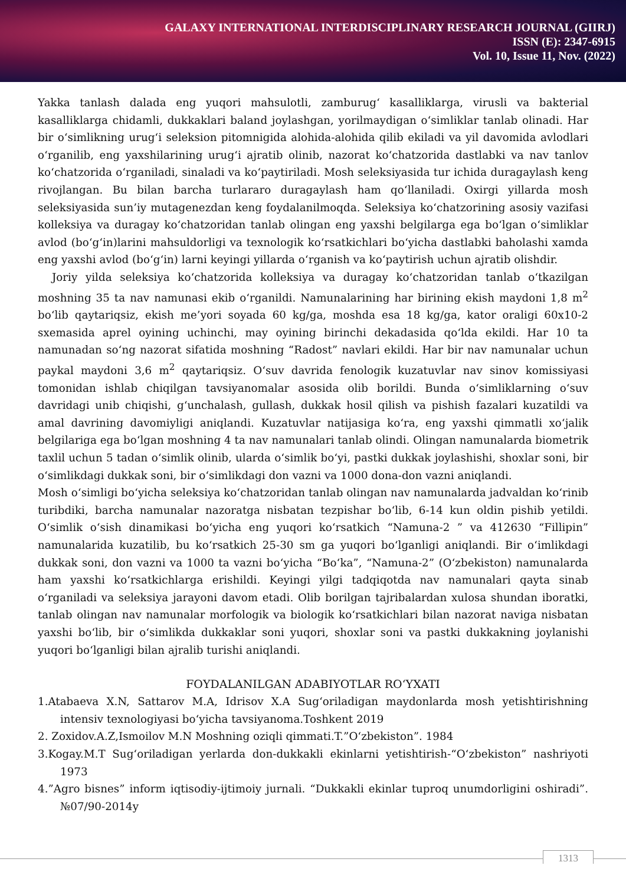GALAXY INTERNATIONAL INTERDISCIPLINARY RESEARCH JOURNAL (GIIRJ)
ISSN (E): 2347-6915
Vol. 10, Issue 11, Nov. (2022)
Yakka tanlash dalada eng yuqori mahsulotli, zamburug‘ kasalliklarga, virusli va bakterial kasalliklarga chidamli, dukkaklari baland joylashgan, yorilmaydigan o‘simliklar tanlab olinadi. Har bir o‘simlikning urug‘i seleksion pitomnigida alohida-alohida qilib ekiladi va yil davomida avlodlari o‘rganilib, eng yaxshilarining urug‘i ajratib olinib, nazorat ko‘chatzorida dastlabki va nav tanlov ko‘chatzorida o‘rganiladi, sinaladi va ko‘paytiriladi. Mosh seleksiyasida tur ichida duragaylash keng rivojlangan. Bu bilan barcha turlararo duragaylash ham qo‘llaniladi. Oxirgi yillarda mosh seleksiyasida sun’iy mutagenezdan keng foydalanilmoqda. Seleksiya ko‘chatzorining asosiy vazifasi kolleksiya va duragay ko‘chatzoridan tanlab olingan eng yaxshi belgilarga ega bo‘lgan o‘simliklar avlod (bo‘g‘in)larini mahsuldorligi va texnologik ko‘rsatkichlari bo‘yicha dastlabki baholashi xamda eng yaxshi avlod (bo‘g‘in) larni keyingi yillarda o‘rganish va ko‘paytirish uchun ajratib olishdir.
Joriy yilda seleksiya ko‘chatzorida kolleksiya va duragay ko‘chatzoridan tanlab o‘tkazilgan moshning 35 ta nav namunasi ekib o‘rganildi. Namunalarining har birining ekish maydoni 1,8 m<sup>2</sup> bo‘lib qaytariqsiz, ekish me’yori soyada 60 kg/ga, moshda esa 18 kg/ga, kator oraligi 60x10-2 sxemasida aprel oyining uchinchi, may oyining birinchi dekadasida qo‘lda ekildi. Har 10 ta namunadan so‘ng nazorat sifatida moshning “Radost” navlari ekildi. Har bir nav namunalar uchun paykal maydoni 3,6 m<sup>2</sup> qaytariqsiz. O‘suv davrida fenologik kuzatuvlar nav sinov komissiyasi tomonidan ishlab chiqilgan tavsiyanomalar asosida olib borildi. Bunda o‘simliklarning o‘suv davridagi unib chiqishi, g‘unchalash, gullash, dukkak hosil qilish va pishish fazalari kuzatildi va amal davrining davomiyligi aniqlandi. Kuzatuvlar natijasiga ko‘ra, eng yaxshi qimmatli xo‘jalik belgilariga ega bo‘lgan moshning 4 ta nav namunalari tanlab olindi. Olingan namunalarda biometrik taxlil uchun 5 tadan o‘simlik olinib, ularda o‘simlik bo‘yi, pastki dukkak joylashishi, shoxlar soni, bir o‘simlikdagi dukkak soni, bir o‘simlikdagi don vazni va 1000 dona-don vazni aniqlandi.
Mosh o‘simligi bo‘yicha seleksiya ko‘chatzoridan tanlab olingan nav namunalarda jadvaldan ko‘rinib turibdiki, barcha namunalar nazoratga nisbatan tezpishar bo‘lib, 6-14 kun oldin pishib yetildi. O‘simlik o‘sish dinamikasi bo‘yicha eng yuqori ko‘rsatkich “Namuna-2 ” va 412630 “Fillipin” namunalarida kuzatilib, bu ko‘rsatkich 25-30 sm ga yuqori bo‘lganligi aniqlandi. Bir o‘imlikdagi dukkak soni, don vazni va 1000 ta vazni bo‘yicha “Bo‘ka”, “Namuna-2” (O‘zbekiston) namunalarda ham yaxshi ko‘rsatkichlarga erishildi. Keyingi yilgi tadqiqotda nav namunalari qayta sinab o‘rganiladi va seleksiya jarayoni davom etadi. Olib borilgan tajribalardan xulosa shundan iboratki, tanlab olingan nav namunalar morfologik va biologik ko‘rsatkichlari bilan nazorat naviga nisbatan yaxshi bo‘lib, bir o‘simlikda dukkaklar soni yuqori, shoxlar soni va pastki dukkakning joylanishi yuqori bo‘lganligi bilan ajralib turishi aniqlandi.
FOYDALANILGAN ADABIYOTLAR RO‘YXATI
1.Atabaeva X.N, Sattarov M.A, Idrisov X.A Sug‘oriladigan maydonlarda mosh yetishtirishning intensiv texnologiyasi bo‘yicha tavsiyanoma.Toshkent 2019
2. Zoxidov.A.Z,Ismoilov M.N Moshning oziqli qimmati.T.”O‘zbekiston”. 1984
3.Kogay.M.T Sug‘oriladigan yerlarda don-dukkakli ekinlarni yetishtirish-“O‘zbekiston” nashriyoti 1973
4.”Agro bisnes” inform iqtisodiy-ijtimoiy jurnali. “Dukkakli ekinlar tuproq unumdorligini oshiradi”. №07/90-2014y
1313